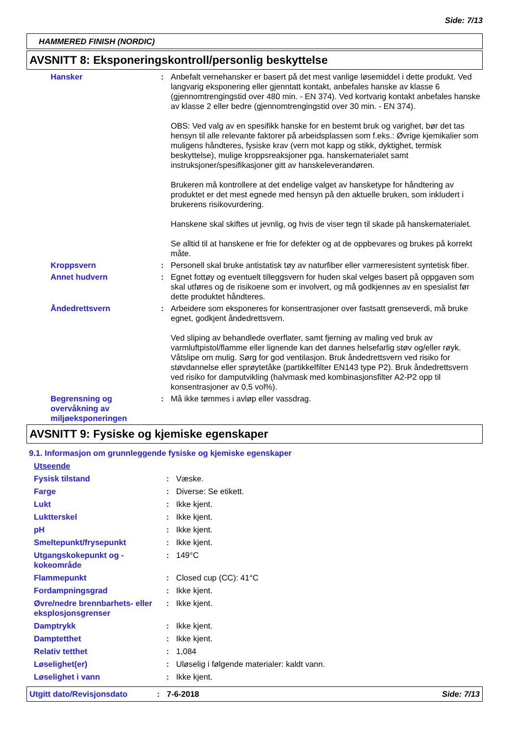Side: 7/13
HAMMERED FINISH (NORDIC)
AVSNITT 8: Eksponeringskontroll/personlig beskyttelse
Hansker : Anbefalt vernehansker er basert på det mest vanlige løsemiddel i dette produkt. Ved langvarig eksponering eller gjenntatt kontakt, anbefales hanske av klasse 6 (gjennomtrengingstid over 480 min. - EN 374). Ved kortvarig kontakt anbefales hanske av klasse 2 eller bedre (gjennomtrengingstid over 30 min. - EN 374).
OBS: Ved valg av en spesifikk hanske for en bestemt bruk og varighet, bør det tas hensyn til alle relevante faktorer på arbeidsplassen som f.eks.: Øvrige kjemikalier som muligens håndteres, fysiske krav (vern mot kapp og stikk, dyktighet, termisk beskyttelse), mulige kroppsreaksjoner pga. hanskematerialet samt instruksjoner/spesifikasjoner gitt av hanskeleverandøren.
Brukeren må kontrollere at det endelige valget av hansketype for håndtering av produktet er det mest egnede med hensyn på den aktuelle bruken, som inkludert i brukerens risikovurdering.
Hanskene skal skiftes ut jevnlig, og hvis de viser tegn til skade på hanskematerialet.
Se alltid til at hanskene er frie for defekter og at de oppbevares og brukes på korrekt måte.
Kroppsvern : Personell skal bruke antistatisk tøy av naturfiber eller varmeresistent syntetisk fiber.
Annet hudvern : Egnet fottøy og eventuelt tilleggsvern for huden skal velges basert på oppgaven som skal utføres og de risikoene som er involvert, og må godkjennes av en spesialist før dette produktet håndteres.
Åndedrettsvern : Arbeidere som eksponeres for konsentrasjoner over fastsatt grenseverdi, må bruke egnet, godkjent åndedrettsvern.
Ved sliping av behandlede overflater, samt fjerning av maling ved bruk av varmluftpistol/flamme eller lignende kan det dannes helsefarlig støv og/eller røyk. Våtslipe om mulig. Sørg for god ventilasjon. Bruk åndedrettsvern ved risiko for støvdannelse eller sprøytetåke (partikkelfilter EN143 type P2). Bruk åndedrettsvern ved risiko for damputvikling (halvmask med kombinasjonsfilter A2-P2 opp til konsentrasjoner av 0,5 vol%).
Begrensning og overvåkning av miljøeksponeringen
: Må ikke tømmes i avløp eller vassdrag.
AVSNITT 9: Fysiske og kjemiske egenskaper
9.1. Informasjon om grunnleggende fysiske og kjemiske egenskaper
Utseende
Fysisk tilstand : Væske.
Farge : Diverse: Se etikett.
Lukt : Ikke kjent.
Luktterskel : Ikke kjent.
pH : Ikke kjent.
Smeltepunkt/frysepunkt : Ikke kjent.
Utgangskokepunkt og -kokeområde
: 149°C
Flammepunkt : Closed cup (CC): 41°C
Fordampningsgrad : Ikke kjent.
Øvre/nedre brennbarhets- eller eksplosjonsgrenser
: Ikke kjent.
Damptrykk : Ikke kjent.
Damptetthet : Ikke kjent.
Relativ tetthet : 1,084
Løselighet(er) : Uløselig i følgende materialer: kaldt vann.
Løselighet i vann : Ikke kjent.
Utgitt dato/Revisjonsdato : 7-6-2018 Side: 7/13